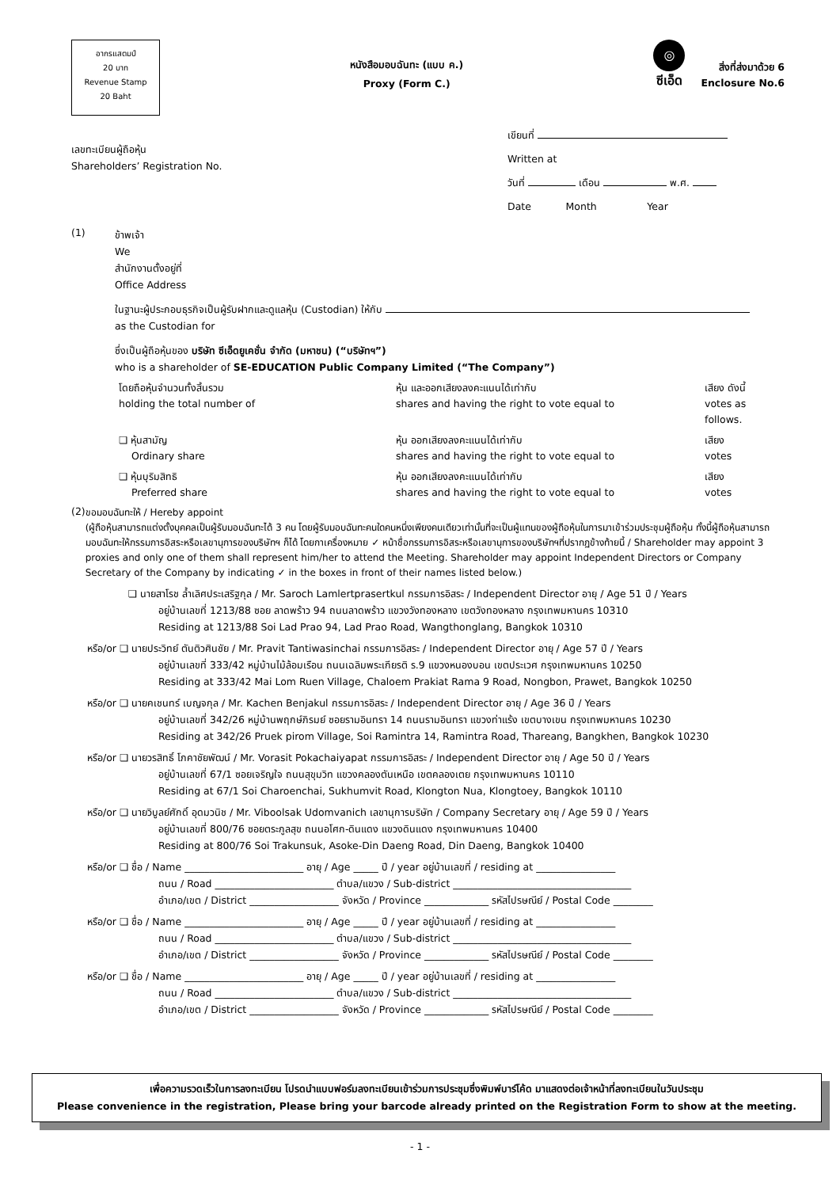อากรแสตมป์
20 บาท
Revenue Stamp
20 Baht
หนังสือมอบฉันทะ (แบบ ค.)
Proxy (Form C.)
◎
ซีเอ็ด
สิ่งที่ส่งมาด้วย 6
Enclosure No.6
เลขทะเบียนผู้ถือหุ้น
Shareholders’ Registration No.
เขียนที่
Written at
วันที่ เดือน พ.ศ.
Date Month Year
(1)
ข้าพเจ้า
We
สำนักงานตั้งอยู่ที่
Office Address
ในฐานะผู้ประกอบธุรกิจเป็นผู้รับฝากและดูแลหุ้น (Custodian) ให้กับ
as the Custodian for
ซึ่งเป็นผู้ถือหุ้นของ บริษัท ซีเอ็ดยูเคชั่น จำกัด (มหาชน) (“บริษัทฯ”)
who is a shareholder of SE-EDUCATION Public Company Limited (“The Company”)
โดยถือหุ้นจำนวนทั้งสิ้นรวม
holding the total number of
หุ้น และออกเสียงลงคะแนนได้เท่ากับ
shares and having the right to vote equal to
เสียง ดังนี้
votes as follows.
❏ หุ้นสามัญ
Ordinary share
หุ้น ออกเสียงลงคะแนนได้เท่ากับ
shares and having the right to vote equal to
เสียง
votes
❏ หุ้นบุริมสิทธิ
Preferred share
หุ้น ออกเสียงลงคะแนนได้เท่ากับ
shares and having the right to vote equal to
เสียง
votes
(2)
ขอมอบฉันทะให้ / Hereby appoint
(ผู้ถือหุ้นสามารถแต่งตั้งบุคคลเป็นผู้รับมอบฉันทะได้ 3 คน โดยผู้รับมอบฉันทะคนใดคนหนึ่งเพียงคนเดียวเท่านั้นที่จะเป็นผู้แทนของผู้ถือหุ้นในการมาเข้าร่วมประชุมผู้ถือหุ้น ทั้งนี้ผู้ถือหุ้นสามารถมอบฉันทะให้กรรมการอิสระหรือเลขานุการของบริษัทฯ ก็ได้ โดยกาเครื่องหมาย ✓ หน้าชื่อกรรมการอิสระหรือเลขานุการของบริษัทฯที่ปรากฏข้างท้ายนี้ / Shareholder may appoint 3 proxies and only one of them shall represent him/her to attend the Meeting. Shareholder may appoint Independent Directors or Company Secretary of the Company by indicating ✓ in the boxes in front of their names listed below.)
❏ นายสาโรช ล้ำเลิศประเสริฐกุล / Mr. Saroch Lamlertprasertkul กรรมการอิสระ / Independent Director อายุ / Age 51 ปี / Years
อยู่บ้านเลขที่ 1213/88 ซอย ลาดพร้าว 94 ถนนลาดพร้าว แขวงวังทองหลาง เขตวังทองหลาง กรุงเทพมหานคร 10310
Residing at 1213/88 Soi Lad Prao 94, Lad Prao Road, Wangthonglang, Bangkok 10310
หรือ/or ❏ นายประวิทย์ ตันติวศินชัย / Mr. Pravit Tantiwasinchai กรรมการอิสระ / Independent Director อายุ / Age 57 ปี / Years
อยู่บ้านเลขที่ 333/42 หมู่บ้านไม้ล้อมเรือน ถนนเฉลิมพระเกียรติ ร.9 แขวงหนองบอน เขตประเวศ กรุงเทพมหานคร 10250
Residing at 333/42 Mai Lom Ruen Village, Chaloem Prakiat Rama 9 Road, Nongbon, Prawet, Bangkok 10250
หรือ/or ❏ นายคเชนทร์ เบญจกุล / Mr. Kachen Benjakul กรรมการอิสระ / Independent Director อายุ / Age 36 ปี / Years
อยู่บ้านเลขที่ 342/26 หมู่บ้านพฤกษ์ภิรมย์ ซอยรามอินทรา 14 ถนนรามอินทรา แขวงท่าแร้ง เขตบางเขน กรุงเทพมหานคร 10230
Residing at 342/26 Pruek pirom Village, Soi Ramintra 14, Ramintra Road, Thareang, Bangkhen, Bangkok 10230
หรือ/or ❏ นายวรสิทธิ์ โภคาชัยพัฒน์ / Mr. Vorasit Pokachaiyapat กรรมการอิสระ / Independent Director อายุ / Age 50 ปี / Years
อยู่บ้านเลขที่ 67/1 ซอยเจริญใจ ถนนสุขุมวิท แขวงคลองตันเหนือ เขตคลองเตย กรุงเทพมหานคร 10110
Residing at 67/1 Soi Charoenchai, Sukhumvit Road, Klongton Nua, Klongtoey, Bangkok 10110
หรือ/or ❏ นายวิบูลย์ศักดิ์ อุดมวนิช / Mr. Viboolsak Udomvanich เลขานุการบริษัท / Company Secretary อายุ / Age 59 ปี / Years
อยู่บ้านเลขที่ 800/76 ซอยตระกูลสุข ถนนอโศก-ดินแดง แขวงดินแดง กรุงเทพมหานคร 10400
Residing at 800/76 Soi Trakunsuk, Asoke-Din Daeng Road, Din Daeng, Bangkok 10400
หรือ/or ❏ ชื่อ / Name ________________________ อายุ / Age _____ ปี / year อยู่บ้านเลขที่ / residing at ________________
ถนน / Road ________________________ ตำบล/แขวง / Sub-district ____________________________________
อำเภอ/เขต / District __________________ จังหวัด / Province _____________ รหัสไปรษณีย์ / Postal Code ________
หรือ/or ❏ ชื่อ / Name ________________________ อายุ / Age _____ ปี / year อยู่บ้านเลขที่ / residing at ________________
ถนน / Road ________________________ ตำบล/แขวง / Sub-district ____________________________________
อำเภอ/เขต / District __________________ จังหวัด / Province _____________ รหัสไปรษณีย์ / Postal Code ________
หรือ/or ❏ ชื่อ / Name ________________________ อายุ / Age _____ ปี / year อยู่บ้านเลขที่ / residing at ________________
ถนน / Road ________________________ ตำบล/แขวง / Sub-district ____________________________________
อำเภอ/เขต / District __________________ จังหวัด / Province _____________ รหัสไปรษณีย์ / Postal Code ________
เพื่อความรวดเร็วในการลงทะเบียน โปรดนำแบบฟอร์มลงทะเบียนเข้าร่วมการประชุมซึ่งพิมพ์บาร์โค้ด มาแสดงต่อเจ้าหน้าที่ลงทะเบียนในวันประชุม
Please convenience in the registration, Please bring your barcode already printed on the Registration Form to show at the meeting.
- 1 -